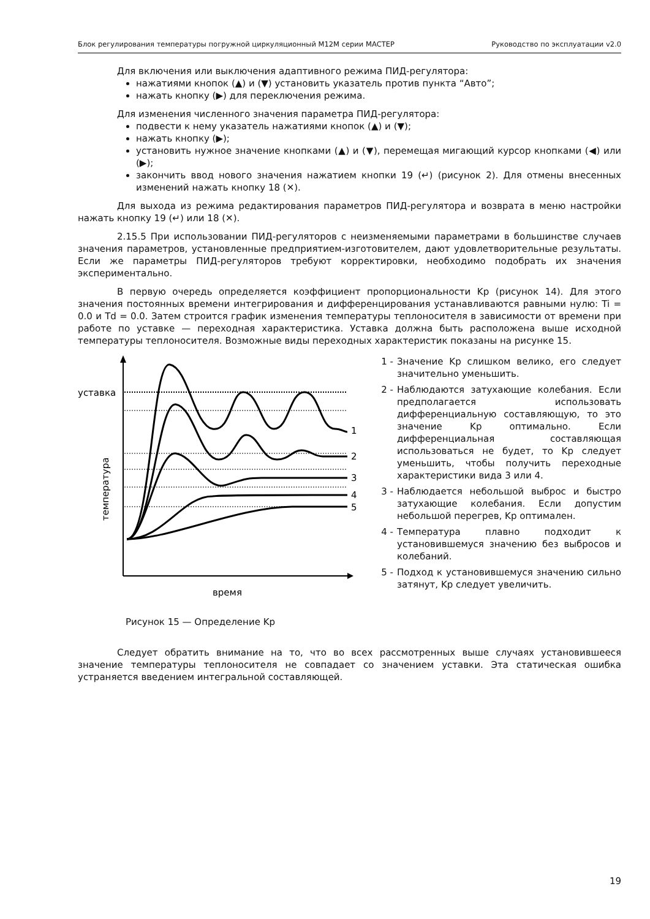Блок регулирования температуры погружной циркуляционный М12М серии МАСТЕР Руководство по эксплуатации v2.0
Для включения или выключения адаптивного режима ПИД-регулятора:
нажатиями кнопок (▲) и (▼) установить указатель против пункта “Авто”;
нажать кнопку (▶) для переключения режима.
Для изменения численного значения параметра ПИД-регулятора:
подвести к нему указатель нажатиями кнопок (▲) и (▼);
нажать кнопку (▶);
установить нужное значение кнопками (▲) и (▼), перемещая мигающий курсор кнопками (◀) или (▶);
закончить ввод нового значения нажатием кнопки 19 (↵) (рисунок 2). Для отмены внесенных изменений нажать кнопку 18 (✕).
Для выхода из режима редактирования параметров ПИД-регулятора и возврата в меню настройки нажать кнопку 19 (↵) или 18 (✕).
2.15.5 При использовании ПИД-регуляторов с неизменяемыми параметрами в большинстве случаев значения параметров, установленные предприятием-изготовителем, дают удовлетворительные результаты. Если же параметры ПИД-регуляторов требуют корректировки, необходимо подобрать их значения экспериментально.
В первую очередь определяется коэффициент пропорциональности Kp (рисунок 14). Для этого значения постоянных времени интегрирования и дифференцирования устанавливаются равными нулю: Ti = 0.0 и Td = 0.0. Затем строится график изменения температуры теплоносителя в зависимости от времени при работе по уставке — переходная характеристика. Уставка должна быть расположена выше исходной температуры теплоносителя. Возможные виды переходных характеристик показаны на рисунке 15.
уставка
температура
1
2
3
4
5
время
Рисунок 15 — Определение Kp
1 - Значение Kp слишком велико, его следует значительно уменьшить.
2 - Наблюдаются затухающие колебания. Если предполагается использовать дифференциальную составляющую, то это значение Kp оптимально. Если дифференциальная составляющая использоваться не будет, то Kp следует уменьшить, чтобы получить переходные характеристики вида 3 или 4.
3 - Наблюдается небольшой выброс и быстро затухающие колебания. Если допустим небольшой перегрев, Kp оптимален.
4 - Температура плавно подходит к установившемуся значению без выбросов и колебаний.
5 - Подход к установившемуся значению сильно затянут, Kp следует увеличить.
Следует обратить внимание на то, что во всех рассмотренных выше случаях установившееся значение температуры теплоносителя не совпадает со значением уставки. Эта статическая ошибка устраняется введением интегральной составляющей.
19